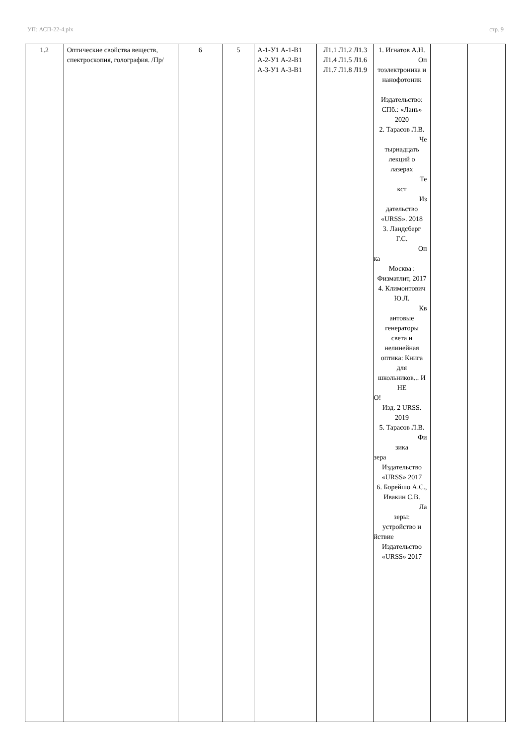УП: АСП-22-4.plx стр. 9
| 1.2 | Оптические свойства веществ, спектроскопия, голография. /Пр/ | 6 | 5 | А-1-У1 А-1-В1 А-2-У1 А-2-В1 А-3-У1 А-3-В1 | Л1.1 Л1.2 Л1.3 Л1.4 Л1.5 Л1.6 Л1.7 Л1.8 Л1.9 | 1. Игнатов А.Н. Оп тоэлектроника и нанофотоник Издательство: СПб.: «Лань» 2020 2. Тарасов Л.В. Че тырнадцать лекций о лазерах Те кст Из дательство «URSS». 2018 3. Ландсберг Г.С. Оп ка Москва : Физматлит, 2017 4. Климонтович Ю.Л. Кв антовые генераторы света и нелинейная оптика: Книга для школьников... И НЕ О! Изд. 2 URSS. 2019 5. Тарасов Л.В. Фи зика зера Издательство «URSS» 2017 6. Борейшо А.С., Ивакин С.В. Ла зеры: устройство и йствие Издательство «URSS» 2017 | | |